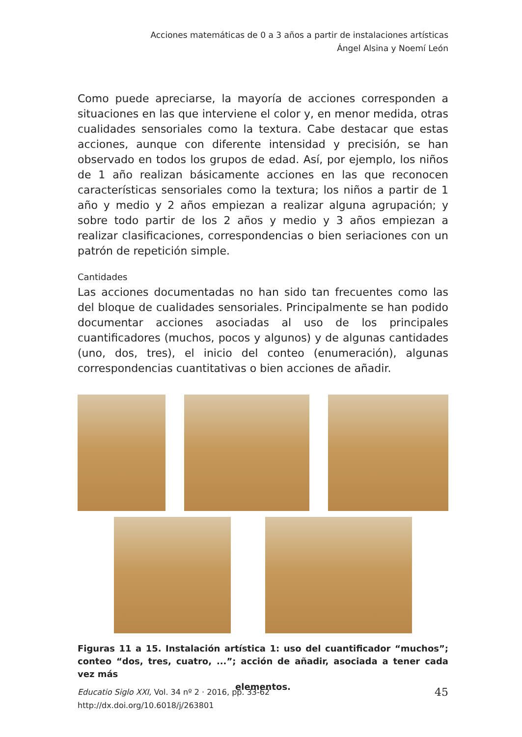Acciones matemáticas de 0 a 3 años a partir de instalaciones artísticas
Ángel Alsina y Noemí León
Como puede apreciarse, la mayoría de acciones corresponden a situaciones en las que interviene el color y, en menor medida, otras cualidades sensoriales como la textura. Cabe destacar que estas acciones, aunque con diferente intensidad y precisión, se han observado en todos los grupos de edad. Así, por ejemplo, los niños de 1 año realizan básicamente acciones en las que reconocen características sensoriales como la textura; los niños a partir de 1 año y medio y 2 años empiezan a realizar alguna agrupación; y sobre todo partir de los 2 años y medio y 3 años empiezan a realizar clasificaciones, correspondencias o bien seriaciones con un patrón de repetición simple.
Cantidades
Las acciones documentadas no han sido tan frecuentes como las del bloque de cualidades sensoriales. Principalmente se han podido documentar acciones asociadas al uso de los principales cuantificadores (muchos, pocos y algunos) y de algunas cantidades (uno, dos, tres), el inicio del conteo (enumeración), algunas correspondencias cuantitativas o bien acciones de añadir.
Figuras 11 a 15. Instalación artística 1: uso del cuantificador “muchos”; conteo “dos, tres, cuatro, ...”; acción de añadir, asociada a tener cada vez más
elementos.
45 Educatio Siglo XXI, Vol. 34 nº 2 · 2016, pp. 33-62
http://dx.doi.org/10.6018/j/263801